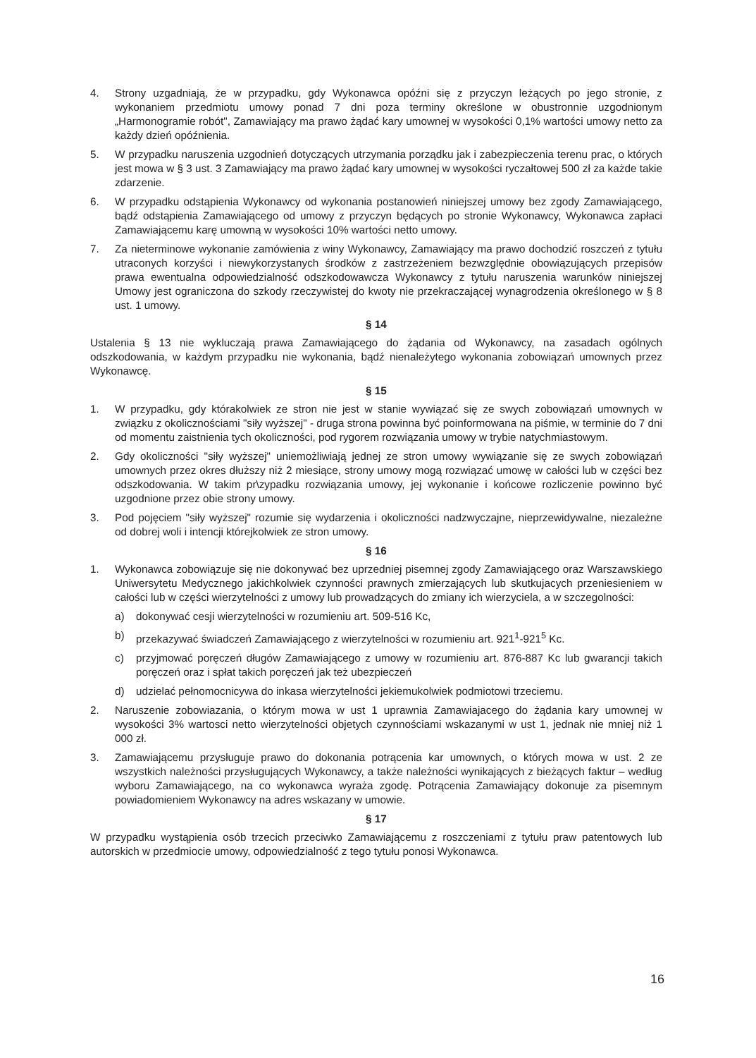4. Strony uzgadniają, że w przypadku, gdy Wykonawca opóźni się z przyczyn leżących po jego stronie, z wykonaniem przedmiotu umowy ponad 7 dni poza terminy określone w obustronnie uzgodnionym „Harmonogramie robót", Zamawiający ma prawo żądać kary umownej w wysokości 0,1% wartości umowy netto za każdy dzień opóźnienia.
5. W przypadku naruszenia uzgodnień dotyczących utrzymania porządku jak i zabezpieczenia terenu prac, o których jest mowa w § 3 ust. 3 Zamawiający ma prawo żądać kary umownej w wysokości ryczałtowej 500 zł za każde takie zdarzenie.
6. W przypadku odstąpienia Wykonawcy od wykonania postanowień niniejszej umowy bez zgody Zamawiającego, bądź odstąpienia Zamawiającego od umowy z przyczyn będących po stronie Wykonawcy, Wykonawca zapłaci Zamawiającemu karę umowną w wysokości 10% wartości netto umowy.
7. Za nieterminowe wykonanie zamówienia z winy Wykonawcy, Zamawiający ma prawo dochodzić roszczeń z tytułu utraconych korzyści i niewykorzystanych środków z zastrzeżeniem bezwzględnie obowiązujących przepisów prawa ewentualna odpowiedzialność odszkodowawcza Wykonawcy z tytułu naruszenia warunków niniejszej Umowy jest ograniczona do szkody rzeczywistej do kwoty nie przekraczającej wynagrodzenia określonego w § 8 ust. 1 umowy.
§ 14
Ustalenia § 13 nie wykluczają prawa Zamawiającego do żądania od Wykonawcy, na zasadach ogólnych odszkodowania, w każdym przypadku nie wykonania, bądź nienależytego wykonania zobowiązań umownych przez Wykonawcę.
§ 15
1. W przypadku, gdy którakolwiek ze stron nie jest w stanie wywiązać się ze swych zobowiązań umownych w związku z okolicznościami "siły wyższej" - druga strona powinna być poinformowana na piśmie, w terminie do 7 dni od momentu zaistnienia tych okoliczności, pod rygorem rozwiązania umowy w trybie natychmiastowym.
2. Gdy okoliczności "siły wyższej" uniemożliwiają jednej ze stron umowy wywiązanie się ze swych zobowiązań umownych przez okres dłuższy niż 2 miesiące, strony umowy mogą rozwiązać umowę w całości lub w części bez odszkodowania. W takim pr\zypadku rozwiązania umowy, jej wykonanie i końcowe rozliczenie powinno być uzgodnione przez obie strony umowy.
3. Pod pojęciem "siły wyższej" rozumie się wydarzenia i okoliczności nadzwyczajne, nieprzewidywalne, niezależne od dobrej woli i intencji którejkolwiek ze stron umowy.
§ 16
1. Wykonawca zobowiązuje się nie dokonywać bez uprzedniej pisemnej zgody Zamawiającego oraz Warszawskiego Uniwersytetu Medycznego jakichkolwiek czynności prawnych zmierzających lub skutkujacych przeniesieniem w całości lub w części wierzytelności z umowy lub prowadzących do zmiany ich wierzyciela, a w szczegolności:
a) dokonywać cesji wierzytelności w rozumieniu art. 509-516 Kc,
b) przekazywać świadczeń Zamawiającego z wierzytelności w rozumieniu art. 921<sup>1</sup>-921<sup>5</sup> Kc.
c) przyjmować poręczeń długów Zamawiającego z umowy w rozumieniu art. 876-887 Kc lub gwarancji takich poręczeń oraz i spłat takich poręczeń jak też ubezpieczeń
d) udzielać pełnomocnicywa do inkasa wierzytelności jekiemukolwiek podmiotowi trzeciemu.
2. Naruszenie zobowiazania, o którym mowa w ust 1 uprawnia Zamawiajacego do żądania kary umownej w wysokości 3% wartosci netto wierzytelności objetych czynnościami wskazanymi w ust 1, jednak nie mniej niż 1 000 zł.
3. Zamawiającemu przysługuje prawo do dokonania potrącenia kar umownych, o których mowa w ust. 2 ze wszystkich należności przysługujących Wykonawcy, a także należności wynikających z bieżących faktur – według wyboru Zamawiającego, na co wykonawca wyraża zgodę. Potrącenia Zamawiający dokonuje za pisemnym powiadomieniem Wykonawcy na adres wskazany w umowie.
§ 17
W przypadku wystąpienia osób trzecich przeciwko Zamawiającemu z roszczeniami z tytułu praw patentowych lub autorskich w przedmiocie umowy, odpowiedzialność z tego tytułu ponosi Wykonawca.
16